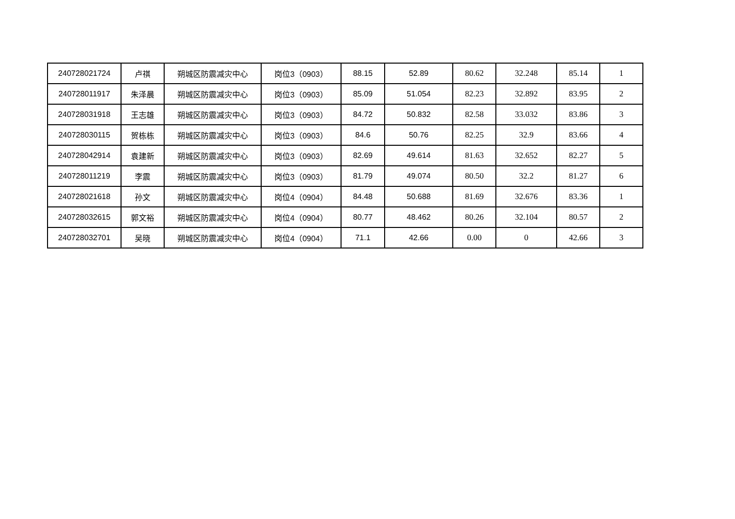| 240728021724 | 卢祺 | 朔城区防震减灾中心 | 岗位3（0903） | 88.15 | 52.89 | 80.62 | 32.248 | 85.14 | 1 |
| 240728011917 | 朱泽晨 | 朔城区防震减灾中心 | 岗位3（0903） | 85.09 | 51.054 | 82.23 | 32.892 | 83.95 | 2 |
| 240728031918 | 王志雄 | 朔城区防震减灾中心 | 岗位3（0903） | 84.72 | 50.832 | 82.58 | 33.032 | 83.86 | 3 |
| 240728030115 | 贺栋栋 | 朔城区防震减灾中心 | 岗位3（0903） | 84.6 | 50.76 | 82.25 | 32.9 | 83.66 | 4 |
| 240728042914 | 袁建新 | 朔城区防震减灾中心 | 岗位3（0903） | 82.69 | 49.614 | 81.63 | 32.652 | 82.27 | 5 |
| 240728011219 | 李震 | 朔城区防震减灾中心 | 岗位3（0903） | 81.79 | 49.074 | 80.50 | 32.2 | 81.27 | 6 |
| 240728021618 | 孙文 | 朔城区防震减灾中心 | 岗位4（0904） | 84.48 | 50.688 | 81.69 | 32.676 | 83.36 | 1 |
| 240728032615 | 郭文裕 | 朔城区防震减灾中心 | 岗位4（0904） | 80.77 | 48.462 | 80.26 | 32.104 | 80.57 | 2 |
| 240728032701 | 吴晓 | 朔城区防震减灾中心 | 岗位4（0904） | 71.1 | 42.66 | 0.00 | 0 | 42.66 | 3 |